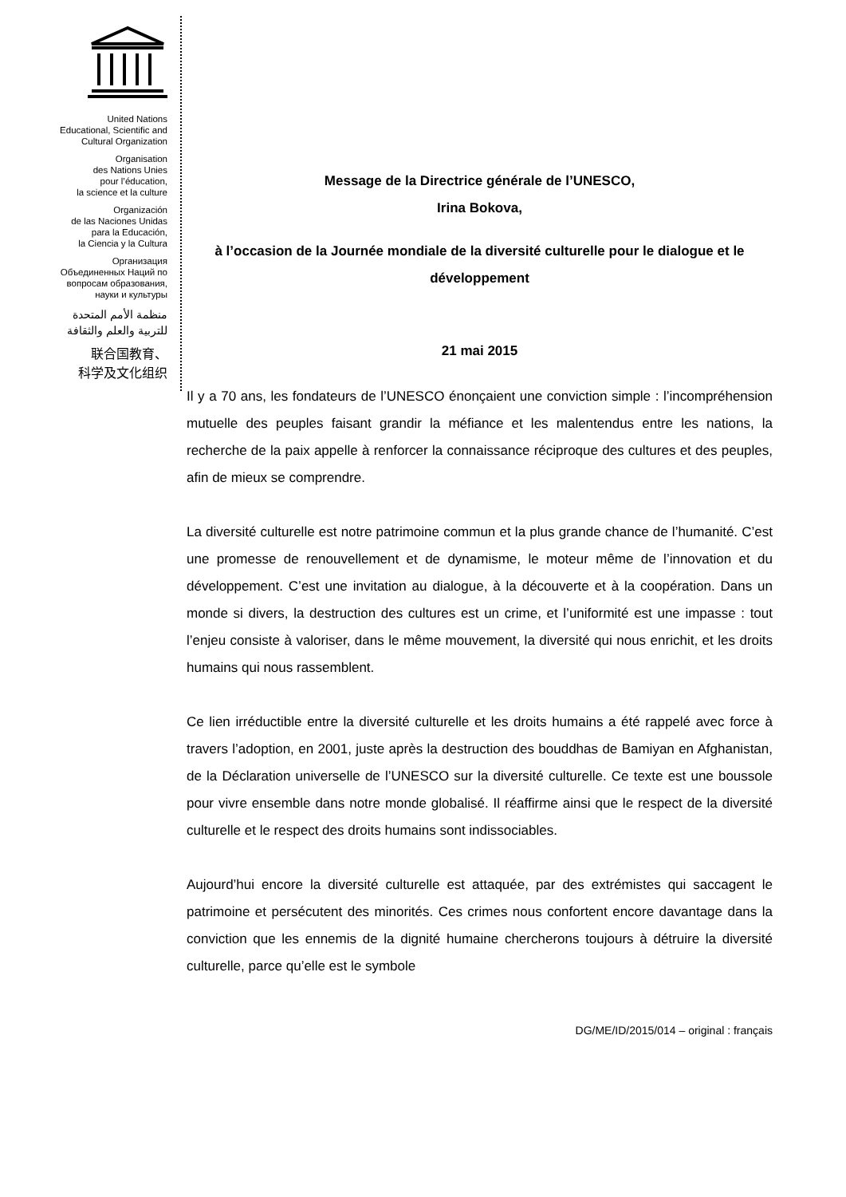United Nations
Educational, Scientific and
Cultural Organization
Organisation
des Nations Unies
pour l’éducation,
la science et la culture
Organización
de las Naciones Unidas
para la Educación,
la Ciencia y la Cultura
Организация
Объединенных Наций по
вопросам образования,
науки и культуры
منظمة الأمم المتحدة
للتربية والعلم والثقافة
联合国教育、
科学及文化组织
Message de la Directrice générale de l’UNESCO,
Irina Bokova,
à l’occasion de la Journée mondiale de la diversité culturelle pour le dialogue et le développement
21 mai 2015
Il y a 70 ans, les fondateurs de l’UNESCO énonçaient une conviction simple : l’incompréhension mutuelle des peuples faisant grandir la méfiance et les malentendus entre les nations, la recherche de la paix appelle à renforcer la connaissance réciproque des cultures et des peuples, afin de mieux se comprendre.
La diversité culturelle est notre patrimoine commun et la plus grande chance de l’humanité. C’est une promesse de renouvellement et de dynamisme, le moteur même de l’innovation et du développement. C’est une invitation au dialogue, à la découverte et à la coopération. Dans un monde si divers, la destruction des cultures est un crime, et l’uniformité est une impasse : tout l’enjeu consiste à valoriser, dans le même mouvement, la diversité qui nous enrichit, et les droits humains qui nous rassemblent.
Ce lien irréductible entre la diversité culturelle et les droits humains a été rappelé avec force à travers l’adoption, en 2001, juste après la destruction des bouddhas de Bamiyan en Afghanistan, de la Déclaration universelle de l’UNESCO sur la diversité culturelle. Ce texte est une boussole pour vivre ensemble dans notre monde globalisé. Il réaffirme ainsi que le respect de la diversité culturelle et le respect des droits humains sont indissociables.
Aujourd’hui encore la diversité culturelle est attaquée, par des extrémistes qui saccagent le patrimoine et persécutent des minorités. Ces crimes nous confortent encore davantage dans la conviction que les ennemis de la dignité humaine chercherons toujours à détruire la diversité culturelle, parce qu’elle est le symbole
DG/ME/ID/2015/014 – original : français